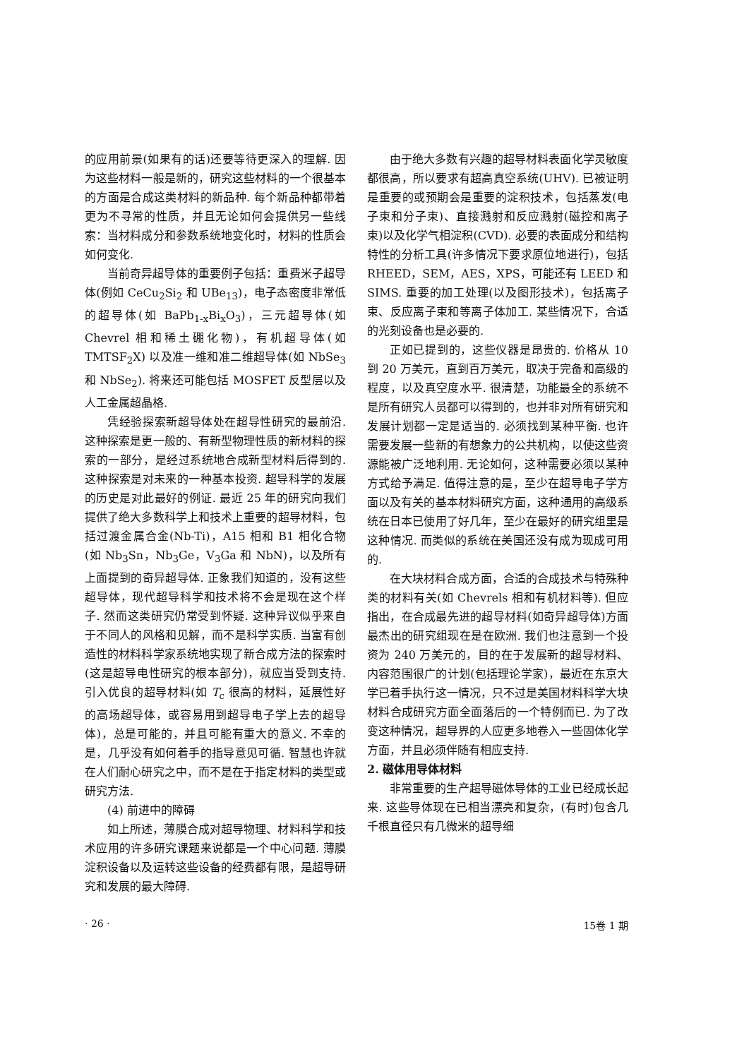的应用前景(如果有的话)还要等待更深入的理解. 因为这些材料一般是新的，研究这些材料的一个很基本的方面是合成这类材料的新品种. 每个新品种都带着更为不寻常的性质，并且无论如何会提供另一些线索：当材料成分和参数系统地变化时，材料的性质会如何变化.
当前奇异超导体的重要例子包括：重费米子超导体(例如 CeCu<sub>2</sub>Si<sub>2</sub> 和 UBe<sub>13</sub>)，电子态密度非常低的超导体(如 BaPb<sub>1-x</sub>Bi<sub>x</sub>O<sub>3</sub>)，三元超导体(如 Chevrel 相和稀土硼化物)，有机超导体(如 TMTSF<sub>2</sub>X) 以及准一维和准二维超导体(如 NbSe<sub>3</sub> 和 NbSe<sub>2</sub>). 将来还可能包括 MOSFET 反型层以及人工金属超晶格.
凭经验探索新超导体处在超导性研究的最前沿. 这种探索是更一般的、有新型物理性质的新材料的探索的一部分，是经过系统地合成新型材料后得到的. 这种探索是对未来的一种基本投资. 超导科学的发展的历史是对此最好的例证. 最近 25 年的研究向我们提供了绝大多数科学上和技术上重要的超导材料，包括过渡金属合金(Nb-Ti)，A15 相和 B1 相化合物(如 Nb<sub>3</sub>Sn，Nb<sub>3</sub>Ge，V<sub>3</sub>Ga 和 NbN)，以及所有上面提到的奇异超导体. 正象我们知道的，没有这些超导体，现代超导科学和技术将不会是现在这个样子. 然而这类研究仍常受到怀疑. 这种异议似乎来自于不同人的风格和见解，而不是科学实质. 当富有创造性的材料科学家系统地实现了新合成方法的探索时(这是超导电性研究的根本部分)，就应当受到支持. 引入优良的超导材料(如 T<sub>c</sub> 很高的材料，延展性好的高场超导体，或容易用到超导电子学上去的超导体)，总是可能的，并且可能有重大的意义. 不幸的是，几乎没有如何着手的指导意见可循. 智慧也许就在人们耐心研究之中，而不是在于指定材料的类型或研究方法.
(4) 前进中的障碍
如上所述，薄膜合成对超导物理、材料科学和技术应用的许多研究课题来说都是一个中心问题. 薄膜淀积设备以及运转这些设备的经费都有限，是超导研究和发展的最大障碍.
由于绝大多数有兴趣的超导材料表面化学灵敏度都很高，所以要求有超高真空系统(UHV). 已被证明是重要的或预期会是重要的淀积技术，包括蒸发(电子束和分子束)、直接溅射和反应溅射(磁控和离子束)以及化学气相淀积(CVD). 必要的表面成分和结构特性的分析工具(许多情况下要求原位地进行)，包括 RHEED，SEM，AES，XPS，可能还有 LEED 和 SIMS. 重要的加工处理(以及图形技术)，包括离子束、反应离子束和等离子体加工. 某些情况下，合适的光刻设备也是必要的.
正如已提到的，这些仪器是昂贵的. 价格从 10 到 20 万美元，直到百万美元，取决于完备和高级的程度，以及真空度水平. 很清楚，功能最全的系统不是所有研究人员都可以得到的，也并非对所有研究和发展计划都一定是适当的. 必须找到某种平衡. 也许需要发展一些新的有想象力的公共机构，以使这些资源能被广泛地利用. 无论如何，这种需要必须以某种方式给予满足. 值得注意的是，至少在超导电子学方面以及有关的基本材料研究方面，这种通用的高级系统在日本已使用了好几年，至少在最好的研究组里是这种情况. 而类似的系统在美国还没有成为现成可用的.
在大块材料合成方面，合适的合成技术与特殊种类的材料有关(如 Chevrels 相和有机材料等). 但应指出，在合成最先进的超导材料(如奇异超导体)方面最杰出的研究组现在是在欧洲. 我们也注意到一个投资为 240 万美元的，目的在于发展新的超导材料、内容范围很广的计划(包括理论学家)，最近在东京大学已着手执行这一情况，只不过是美国材料科学大块材料合成研究方面全面落后的一个特例而已. 为了改变这种情况，超导界的人应更多地卷入一些固体化学方面，并且必须伴随有相应支持.
2. 磁体用导体材料
非常重要的生产超导磁体导体的工业已经成长起来. 这些导体现在已相当漂亮和复杂，(有时)包含几千根直径只有几微米的超导细
· 26 · 15卷 1 期